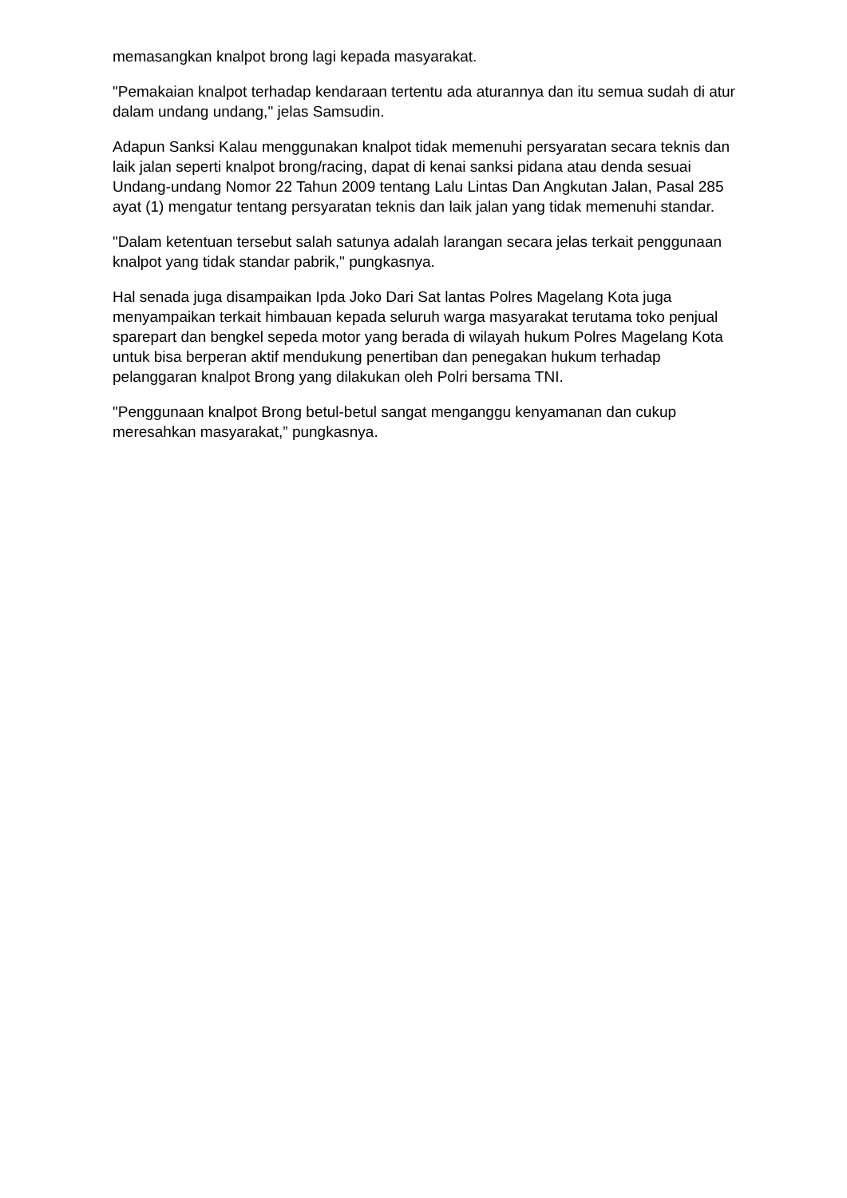memasangkan knalpot brong lagi kepada masyarakat.
"Pemakaian knalpot terhadap kendaraan tertentu ada aturannya dan itu semua sudah di atur dalam undang undang," jelas Samsudin.
Adapun Sanksi Kalau menggunakan knalpot tidak memenuhi persyaratan secara teknis dan laik jalan seperti knalpot brong/racing, dapat di kenai sanksi pidana atau denda sesuai Undang-undang Nomor 22 Tahun 2009 tentang Lalu Lintas Dan Angkutan Jalan, Pasal 285 ayat (1) mengatur tentang persyaratan teknis dan laik jalan yang tidak memenuhi standar.
"Dalam ketentuan tersebut salah satunya adalah larangan secara jelas terkait penggunaan knalpot yang tidak standar pabrik," pungkasnya.
Hal senada juga disampaikan Ipda Joko Dari Sat lantas Polres Magelang Kota juga menyampaikan terkait himbauan kepada seluruh warga masyarakat terutama toko penjual sparepart dan bengkel sepeda motor yang berada di wilayah hukum Polres Magelang Kota untuk bisa berperan aktif mendukung penertiban dan penegakan hukum terhadap pelanggaran knalpot Brong yang dilakukan oleh Polri bersama TNI.
"Penggunaan knalpot Brong betul-betul sangat menganggu kenyamanan dan cukup meresahkan masyarakat,” pungkasnya.